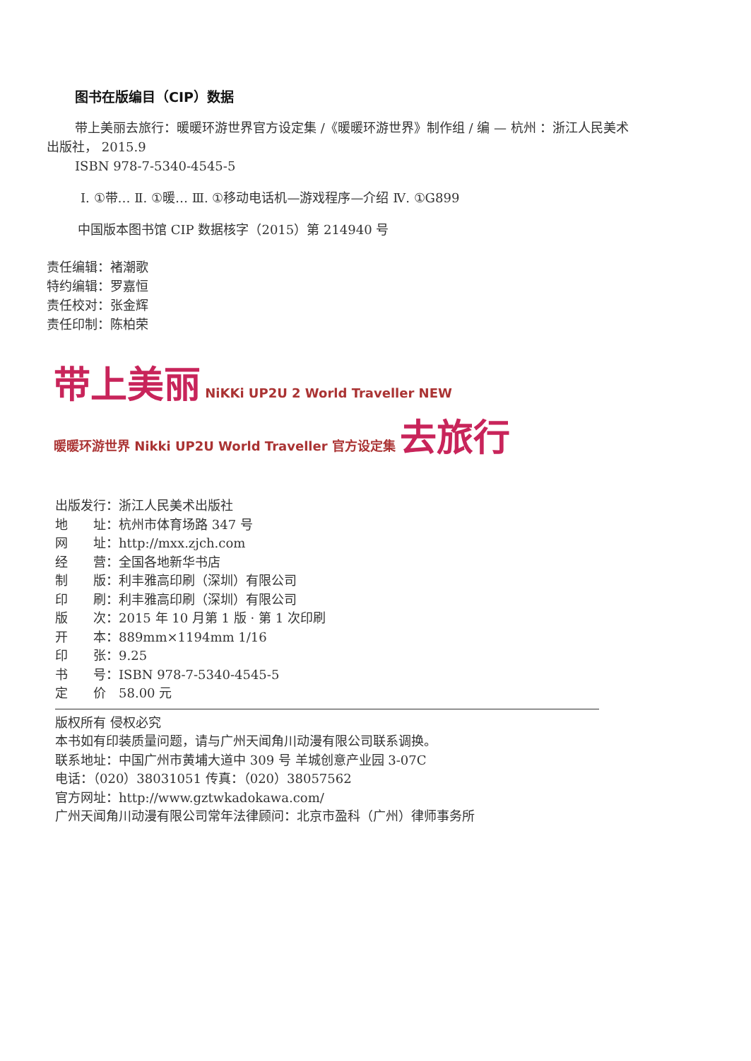图书在版编目（CIP）数据
带上美丽去旅行：暖暖环游世界官方设定集 /《暖暖环游世界》制作组 / 编 — 杭州 ：浙江人民美术出版社， 2015.9
ISBN 978-7-5340-4545-5
Ⅰ. ①带… Ⅱ. ①暖… Ⅲ. ①移动电话机—游戏程序—介绍 Ⅳ. ①G899
中国版本图书馆 CIP 数据核字（2015）第 214940 号
责任编辑：褚潮歌
特约编辑：罗嘉恒
责任校对：张金辉
责任印制：陈柏荣
带上美丽 NiKKi UP2U 2 World Traveller NEW
暖暖环游世界 Nikki UP2U World Traveller 官方设定集 去旅行
出版发行：浙江人民美术出版社
地　　址：杭州市体育场路 347 号
网　　址：http://mxx.zjch.com
经　　营：全国各地新华书店
制　　版：利丰雅高印刷（深圳）有限公司
印　　刷：利丰雅高印刷（深圳）有限公司
版　　次：2015 年 10 月第 1 版 · 第 1 次印刷
开　　本：889mm×1194mm 1/16
印　　张：9.25
书　　号：ISBN 978-7-5340-4545-5
定　　价　58.00 元
版权所有 侵权必究
本书如有印装质量问题，请与广州天闻角川动漫有限公司联系调换。
联系地址：中国广州市黄埔大道中 309 号 羊城创意产业园 3-07C
电话：（020）38031051 传真：（020）38057562
官方网址：http://www.gztwkadokawa.com/
广州天闻角川动漫有限公司常年法律顾问：北京市盈科（广州）律师事务所